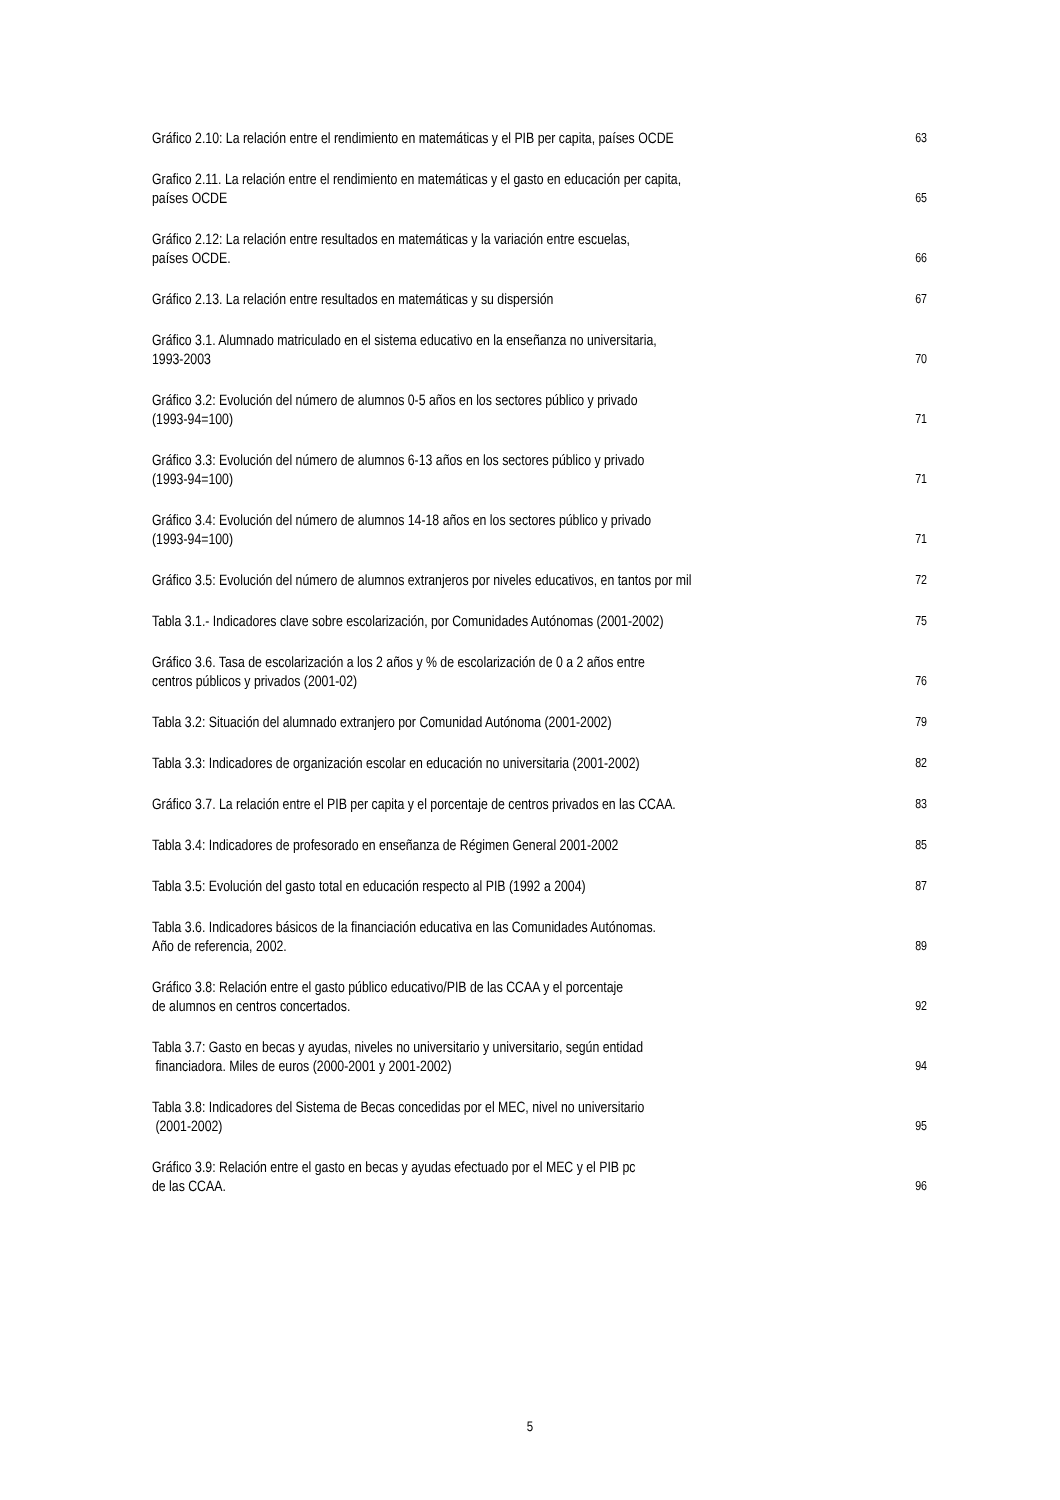Gráfico 2.10: La relación entre el rendimiento en matemáticas y el PIB per capita, países OCDE
63
Grafico 2.11. La relación entre el rendimiento en matemáticas y el gasto en educación per capita,
países OCDE
65
Gráfico 2.12: La relación entre resultados en matemáticas y la variación entre escuelas,
países OCDE.
66
Gráfico 2.13. La relación entre resultados en matemáticas y su dispersión
67
Gráfico 3.1. Alumnado matriculado en el sistema educativo en la enseñanza no universitaria,
1993-2003
70
Gráfico 3.2: Evolución del número de alumnos 0-5 años en los sectores público y privado
(1993-94=100)
71
Gráfico 3.3: Evolución del número de alumnos 6-13 años en los sectores público y privado
(1993-94=100)
71
Gráfico 3.4: Evolución del número de alumnos 14-18 años en los sectores público y privado
(1993-94=100)
71
Gráfico 3.5: Evolución del número de alumnos extranjeros por niveles educativos, en tantos por mil
72
Tabla 3.1.- Indicadores clave sobre escolarización, por Comunidades Autónomas (2001-2002)
75
Gráfico 3.6. Tasa de escolarización a los 2 años y % de escolarización de 0 a 2 años entre
centros públicos y privados (2001-02)
76
Tabla 3.2: Situación del alumnado extranjero por Comunidad Autónoma (2001-2002)
79
Tabla 3.3: Indicadores de organización escolar en educación no universitaria (2001-2002)
82
Gráfico 3.7. La relación entre el PIB per capita y el porcentaje de centros privados en las CCAA.
83
Tabla 3.4: Indicadores de profesorado en enseñanza de Régimen General 2001-2002
85
Tabla 3.5: Evolución del gasto total en educación respecto al PIB (1992 a 2004)
87
Tabla 3.6. Indicadores básicos de la financiación educativa en las Comunidades Autónomas.
Año de referencia, 2002.
89
Gráfico 3.8: Relación entre el gasto público educativo/PIB de las CCAA y el porcentaje
de alumnos en centros concertados.
92
Tabla 3.7: Gasto en becas y ayudas, niveles no universitario y universitario, según entidad
financiadora. Miles de euros (2000-2001 y 2001-2002)
94
Tabla 3.8: Indicadores del Sistema de Becas concedidas por el MEC, nivel no universitario
(2001-2002)
95
Gráfico 3.9: Relación entre el gasto en becas y ayudas efectuado por el MEC y el PIB pc
de las CCAA.
96
5